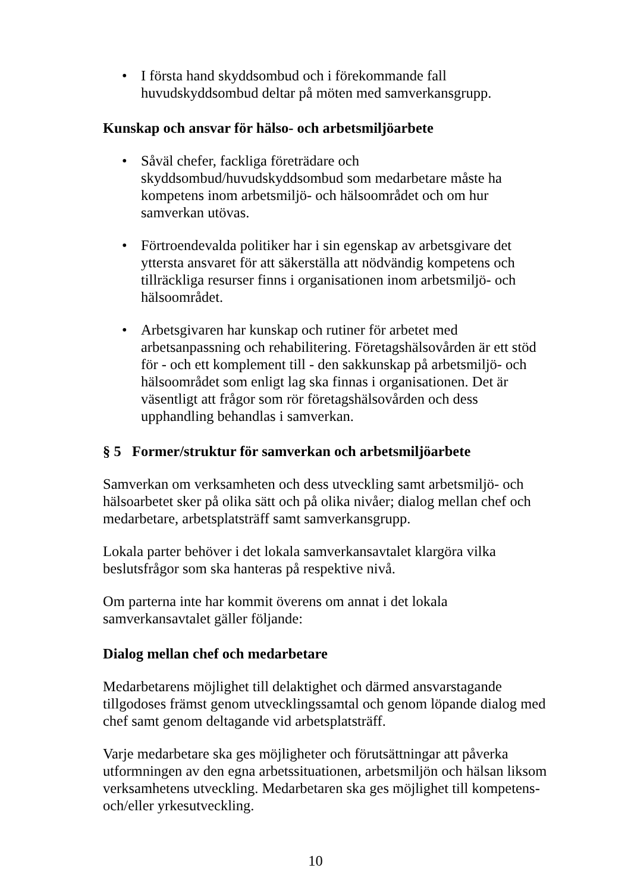• I första hand skyddsombud och i förekommande fall huvudskyddsombud deltar på möten med samverkansgrupp.
Kunskap och ansvar för hälso- och arbetsmiljöarbete
• Såväl chefer, fackliga företrädare och skyddsombud/huvudskyddsombud som medarbetare måste ha kompetens inom arbetsmiljö- och hälsoområdet och om hur samverkan utövas.
• Förtroendevalda politiker har i sin egenskap av arbetsgivare det yttersta ansvaret för att säkerställa att nödvändig kompetens och tillräckliga resurser finns i organisationen inom arbetsmiljö- och hälsoområdet.
• Arbetsgivaren har kunskap och rutiner för arbetet med arbetsanpassning och rehabilitering. Företagshälsovården är ett stöd för - och ett komplement till - den sakkunskap på arbetsmiljö- och hälsoområdet som enligt lag ska finnas i organisationen. Det är väsentligt att frågor som rör företagshälsovården och dess upphandling behandlas i samverkan.
§ 5 Former/struktur för samverkan och arbetsmiljöarbete
Samverkan om verksamheten och dess utveckling samt arbetsmiljö- och hälsoarbetet sker på olika sätt och på olika nivåer; dialog mellan chef och medarbetare, arbetsplatsträff samt samverkansgrupp.
Lokala parter behöver i det lokala samverkansavtalet klargöra vilka beslutsfrågor som ska hanteras på respektive nivå.
Om parterna inte har kommit överens om annat i det lokala samverkansavtalet gäller följande:
Dialog mellan chef och medarbetare
Medarbetarens möjlighet till delaktighet och därmed ansvarstagande tillgodoses främst genom utvecklingssamtal och genom löpande dialog med chef samt genom deltagande vid arbetsplatsträff.
Varje medarbetare ska ges möjligheter och förutsättningar att påverka utformningen av den egna arbetssituationen, arbetsmiljön och hälsan liksom verksamhetens utveckling. Medarbetaren ska ges möjlighet till kompetens- och/eller yrkesutveckling.
10